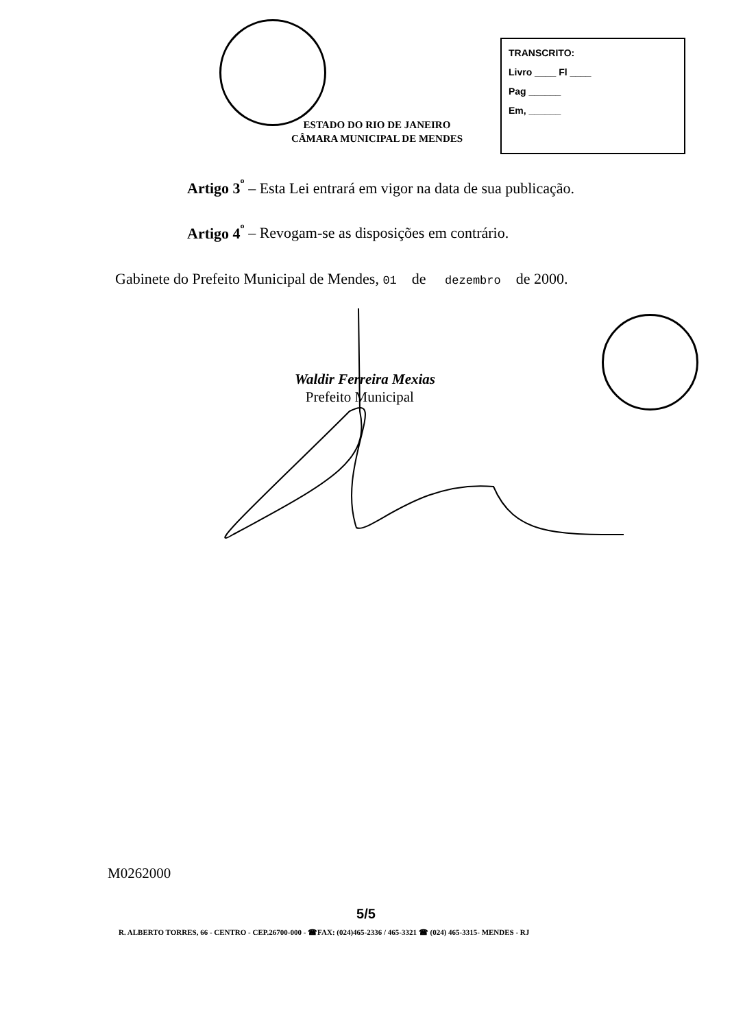TRANSCRITO:
Livro ____ Fl ____
Pag ______
Em, ______
ESTADO DO RIO DE JANEIRO
CÂMARA MUNICIPAL DE MENDES
Artigo 3<sup>º</sup> – Esta Lei entrará em vigor na data de sua publicação.
Artigo 4<sup>º</sup> – Revogam-se as disposições em contrário.
Gabinete do Prefeito Municipal de Mendes, 01 de dezembro de 2000.
Waldir Ferreira Mexias
Prefeito Municipal
M0262000
5/5
R. ALBERTO TORRES, 66 - CENTRO - CEP.26700-000 - ☎FAX: (024)465-2336 / 465-3321 ☎ (024) 465-3315- MENDES - RJ